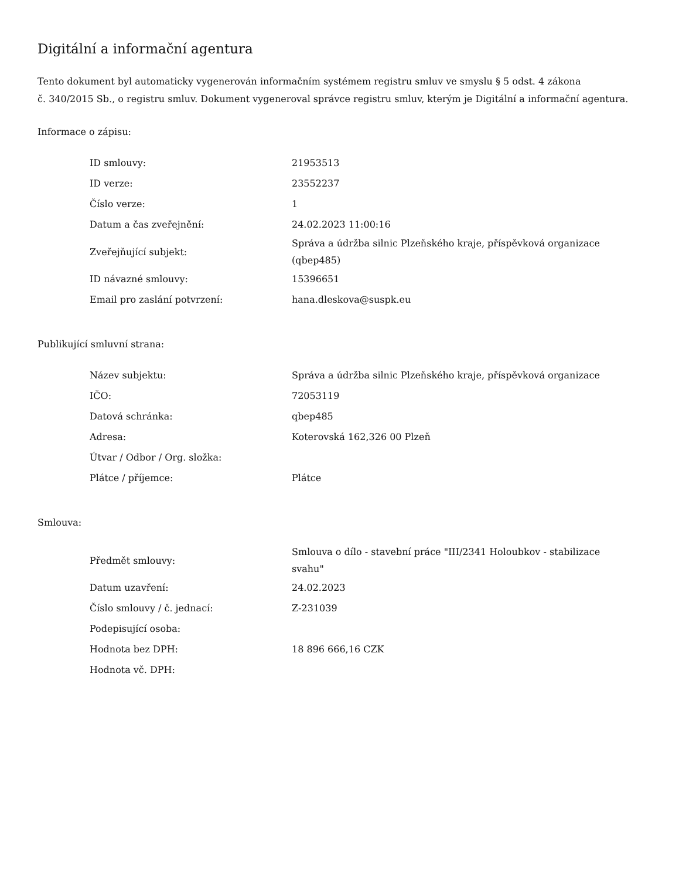Digitální a informační agentura
Tento dokument byl automaticky vygenerován informačním systémem registru smluv ve smyslu § 5 odst. 4 zákona
č. 340/2015 Sb., o registru smluv. Dokument vygeneroval správce registru smluv, kterým je Digitální a informační agentura.
Informace o zápisu:
| ID smlouvy: | 21953513 |
| ID verze: | 23552237 |
| Číslo verze: | 1 |
| Datum a čas zveřejnění: | 24.02.2023 11:00:16 |
| Zveřejňující subjekt: | Správa a údržba silnic Plzeňského kraje, příspěvková organizace (qbep485) |
| ID návazné smlouvy: | 15396651 |
| Email pro zaslání potvrzení: | hana.dleskova@suspk.eu |
Publikující smluvní strana:
| Název subjektu: | Správa a údržba silnic Plzeňského kraje, příspěvková organizace |
| IČO: | 72053119 |
| Datová schránka: | qbep485 |
| Adresa: | Koterovská 162,326 00 Plzeň |
| Útvar / Odbor / Org. složka: | |
| Plátce / příjemce: | Plátce |
Smlouva:
| Předmět smlouvy: | Smlouva o dílo - stavební práce "III/2341 Holoubkov - stabilizace svahu" |
| Datum uzavření: | 24.02.2023 |
| Číslo smlouvy / č. jednací: | Z-231039 |
| Podepisující osoba: | |
| Hodnota bez DPH: | 18 896 666,16 CZK |
| Hodnota vč. DPH: | |